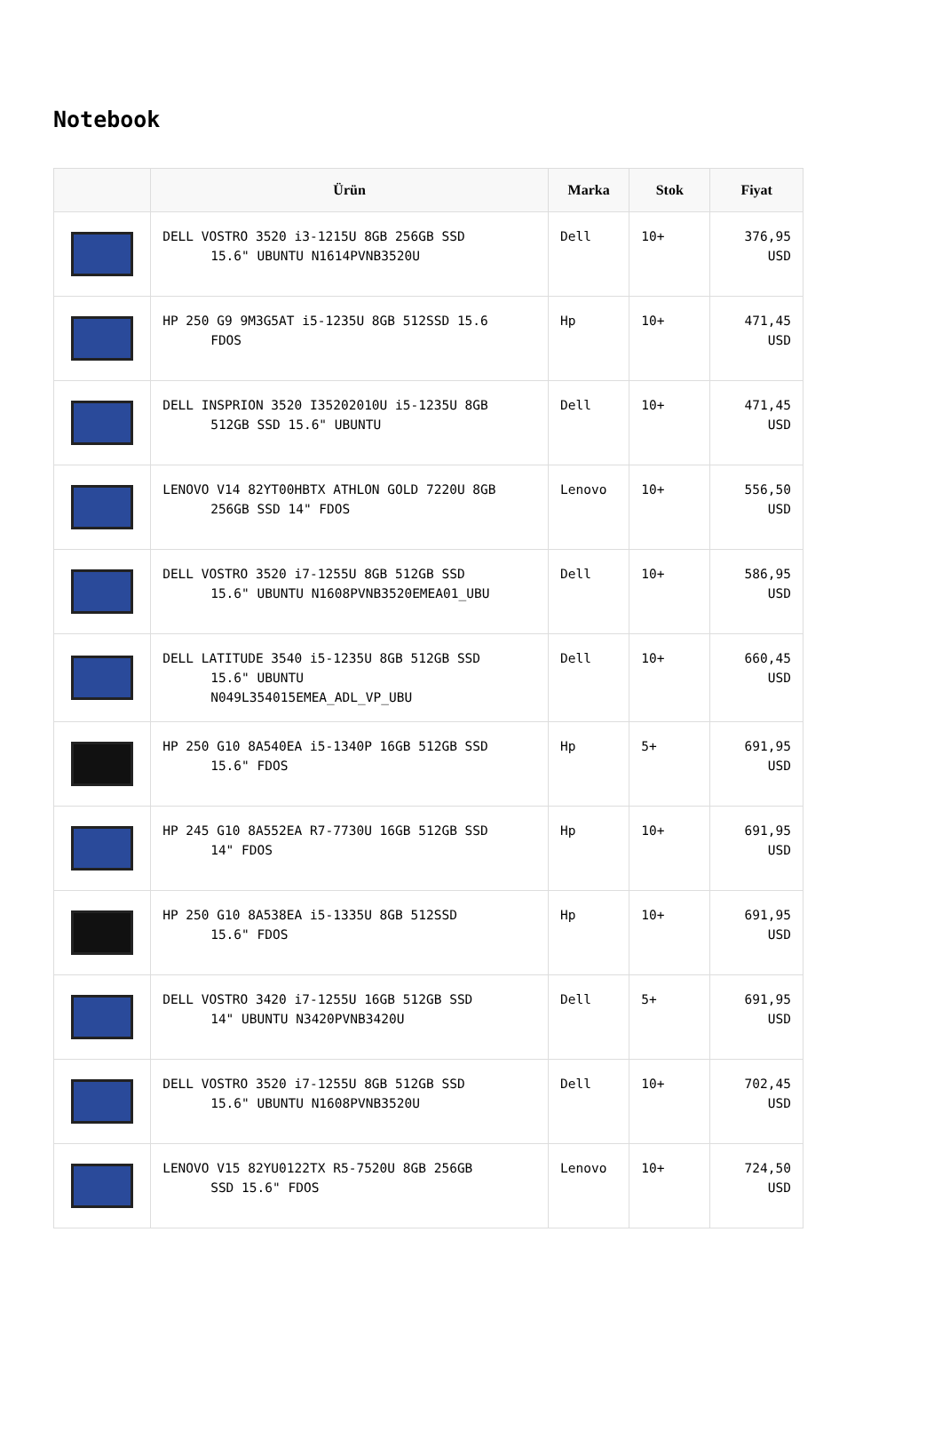Notebook
| | Ürün | Marka | Stok | Fiyat |
| --- | --- | --- | --- | --- |
| | DELL VOSTRO 3520 i3-1215U 8GB 256GB SSD 15.6" UBUNTU N1614PVNB3520U | Dell | 10+ | 376,95 USD |
| | HP 250 G9 9M3G5AT i5-1235U 8GB 512SSD 15.6 FDOS | Hp | 10+ | 471,45 USD |
| | DELL INSPRION 3520 I35202010U i5-1235U 8GB 512GB SSD 15.6" UBUNTU | Dell | 10+ | 471,45 USD |
| | LENOVO V14 82YT00HBTX ATHLON GOLD 7220U 8GB 256GB SSD 14" FDOS | Lenovo | 10+ | 556,50 USD |
| | DELL VOSTRO 3520 i7-1255U 8GB 512GB SSD 15.6" UBUNTU N1608PVNB3520EMEA01_UBU | Dell | 10+ | 586,95 USD |
| | DELL LATITUDE 3540 i5-1235U 8GB 512GB SSD 15.6" UBUNTU N049L354015EMEA_ADL_VP_UBU | Dell | 10+ | 660,45 USD |
| | HP 250 G10 8A540EA i5-1340P 16GB 512GB SSD 15.6" FDOS | Hp | 5+ | 691,95 USD |
| | HP 245 G10 8A552EA R7-7730U 16GB 512GB SSD 14" FDOS | Hp | 10+ | 691,95 USD |
| | HP 250 G10 8A538EA i5-1335U 8GB 512SSD 15.6" FDOS | Hp | 10+ | 691,95 USD |
| | DELL VOSTRO 3420 i7-1255U 16GB 512GB SSD 14" UBUNTU N3420PVNB3420U | Dell | 5+ | 691,95 USD |
| | DELL VOSTRO 3520 i7-1255U 8GB 512GB SSD 15.6" UBUNTU N1608PVNB3520U | Dell | 10+ | 702,45 USD |
| | LENOVO V15 82YU0122TX R5-7520U 8GB 256GB SSD 15.6" FDOS | Lenovo | 10+ | 724,50 USD |